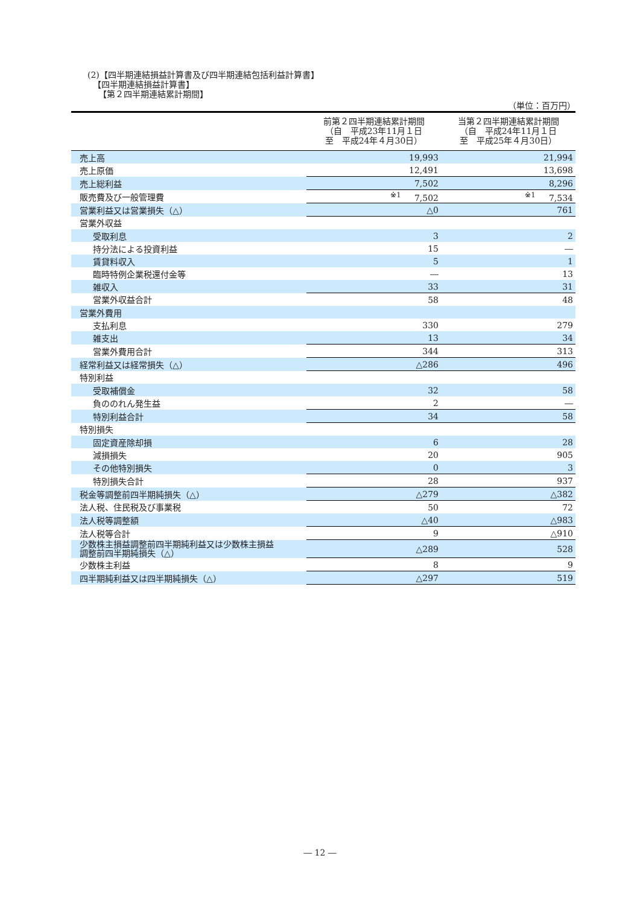(2)【四半期連結損益計算書及び四半期連結包括利益計算書】
【四半期連結損益計算書】
【第２四半期連結累計期間】
（単位：百万円）
| | 前第２四半期連結累計期間 （自 平成23年11月１日 至 平成24年４月30日） | 当第２四半期連結累計期間 （自 平成24年11月１日 至 平成25年４月30日） |
| --- | --- | --- |
| 売上高 | 19,993 | 21,994 |
| 売上原価 | 12,491 | 13,698 |
| 売上総利益 | 7,502 | 8,296 |
| 販売費及び一般管理費 | <sup>※1</sup> 7,502 | <sup>※1</sup> 7,534 |
| 営業利益又は営業損失（△） | △0 | 761 |
| 営業外収益 | | |
| 受取利息 | 3 | 2 |
| 持分法による投資利益 | 15 | ― |
| 賃貸料収入 | 5 | 1 |
| 臨時特例企業税還付金等 | ― | 13 |
| 雑収入 | 33 | 31 |
| 営業外収益合計 | 58 | 48 |
| 営業外費用 | | |
| 支払利息 | 330 | 279 |
| 雑支出 | 13 | 34 |
| 営業外費用合計 | 344 | 313 |
| 経常利益又は経常損失（△） | △286 | 496 |
| 特別利益 | | |
| 受取補償金 | 32 | 58 |
| 負ののれん発生益 | 2 | ― |
| 特別利益合計 | 34 | 58 |
| 特別損失 | | |
| 固定資産除却損 | 6 | 28 |
| 減損損失 | 20 | 905 |
| その他特別損失 | 0 | 3 |
| 特別損失合計 | 28 | 937 |
| 税金等調整前四半期純損失（△） | △279 | △382 |
| 法人税、住民税及び事業税 | 50 | 72 |
| 法人税等調整額 | △40 | △983 |
| 法人税等合計 | 9 | △910 |
| 少数株主損益調整前四半期純利益又は少数株主損益 調整前四半期純損失（△） | △289 | 528 |
| 少数株主利益 | 8 | 9 |
| 四半期純利益又は四半期純損失（△） | △297 | 519 |
― 12 ―